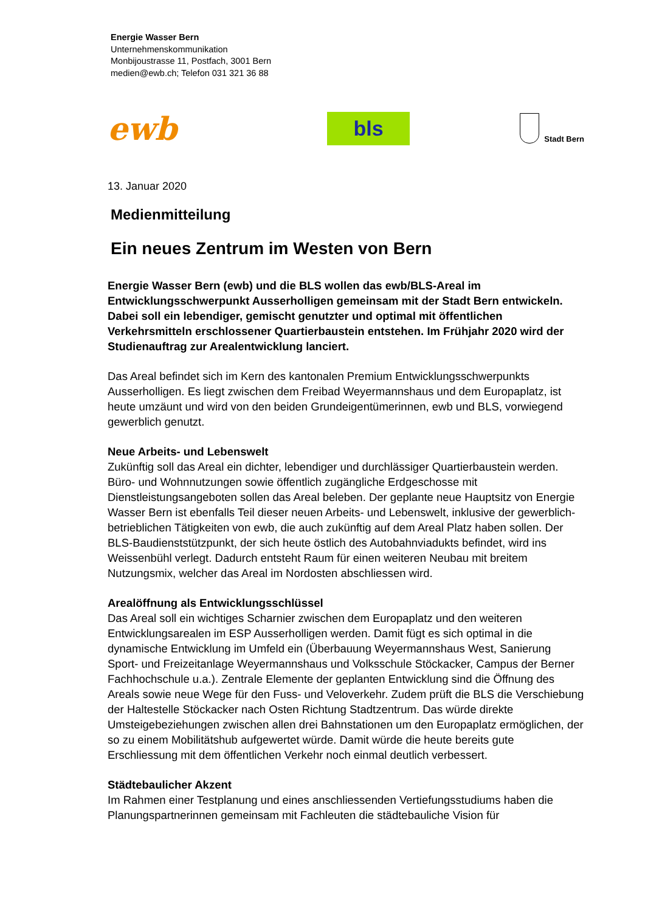Energie Wasser Bern
Unternehmenskommunikation
Monbijoustrasse 11, Postfach, 3001 Bern
medien@ewb.ch; Telefon 031 321 36 88
ewb
bls
Stadt Bern
13. Januar 2020
Medienmitteilung
Ein neues Zentrum im Westen von Bern
Energie Wasser Bern (ewb) und die BLS wollen das ewb/BLS-Areal im Entwicklungsschwerpunkt Ausserholligen gemeinsam mit der Stadt Bern entwickeln. Dabei soll ein lebendiger, gemischt genutzter und optimal mit öffentlichen Verkehrsmitteln erschlossener Quartierbaustein entstehen. Im Frühjahr 2020 wird der Studienauftrag zur Arealentwicklung lanciert.
Das Areal befindet sich im Kern des kantonalen Premium Entwicklungsschwerpunkts Ausserholligen. Es liegt zwischen dem Freibad Weyermannshaus und dem Europaplatz, ist heute umzäunt und wird von den beiden Grundeigentümerinnen, ewb und BLS, vorwiegend gewerblich genutzt.
Neue Arbeits- und Lebenswelt
Zukünftig soll das Areal ein dichter, lebendiger und durchlässiger Quartierbaustein werden. Büro- und Wohnnutzungen sowie öffentlich zugängliche Erdgeschosse mit Dienstleistungsangeboten sollen das Areal beleben. Der geplante neue Hauptsitz von Energie Wasser Bern ist ebenfalls Teil dieser neuen Arbeits- und Lebenswelt, inklusive der gewerblich-betrieblichen Tätigkeiten von ewb, die auch zukünftig auf dem Areal Platz haben sollen. Der BLS-Baudienststützpunkt, der sich heute östlich des Autobahnviadukts befindet, wird ins Weissenbühl verlegt. Dadurch entsteht Raum für einen weiteren Neubau mit breitem Nutzungsmix, welcher das Areal im Nordosten abschliessen wird.
Arealöffnung als Entwicklungsschlüssel
Das Areal soll ein wichtiges Scharnier zwischen dem Europaplatz und den weiteren Entwicklungsarealen im ESP Ausserholligen werden. Damit fügt es sich optimal in die dynamische Entwicklung im Umfeld ein (Überbauung Weyermannshaus West, Sanierung Sport- und Freizeitanlage Weyermannshaus und Volksschule Stöckacker, Campus der Berner Fachhochschule u.a.). Zentrale Elemente der geplanten Entwicklung sind die Öffnung des Areals sowie neue Wege für den Fuss- und Veloverkehr. Zudem prüft die BLS die Verschiebung der Haltestelle Stöckacker nach Osten Richtung Stadtzentrum. Das würde direkte Umsteigebeziehungen zwischen allen drei Bahnstationen um den Europaplatz ermöglichen, der so zu einem Mobilitätshub aufgewertet würde. Damit würde die heute bereits gute Erschliessung mit dem öffentlichen Verkehr noch einmal deutlich verbessert.
Städtebaulicher Akzent
Im Rahmen einer Testplanung und eines anschliessenden Vertiefungsstudiums haben die Planungspartnerinnen gemeinsam mit Fachleuten die städtebauliche Vision für